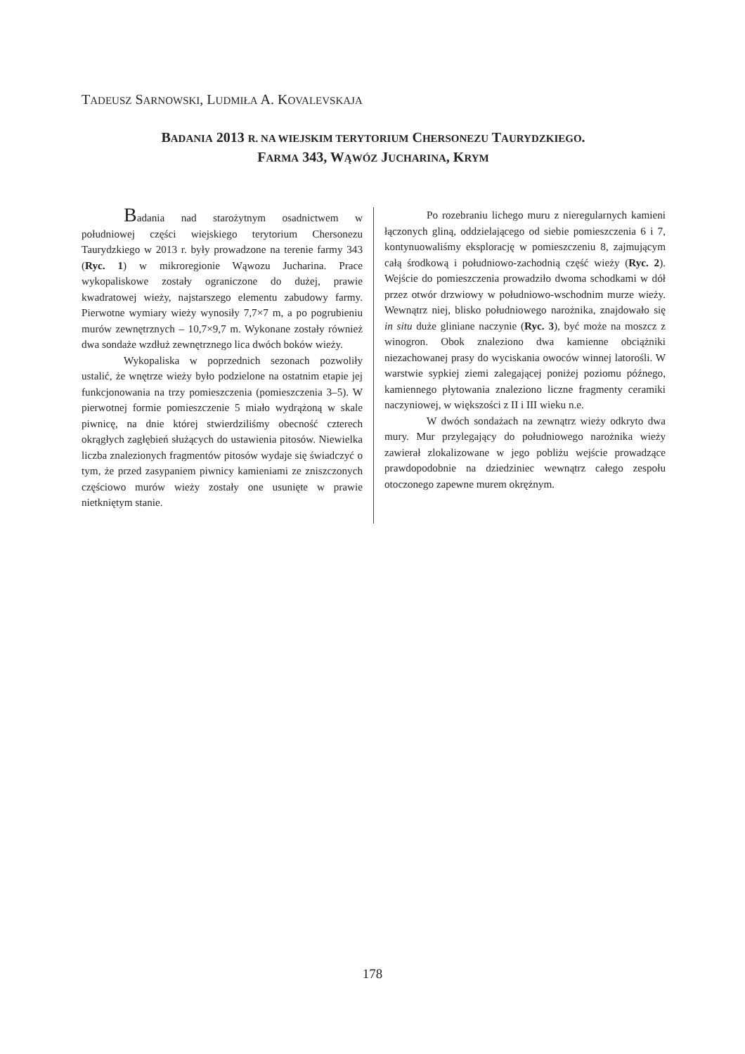TADEUSZ SARNOWSKI, LUDMIŁA A. KOVALEVSKAJA
BADANIA 2013 R. NA WIEJSKIM TERYTORIUM CHERSONEZU TAURYDZKIEGO.
FARMA 343, WĄWÓZ JUCHARINA, KRYM
Badania nad starożytnym osadnictwem w południowej części wiejskiego terytorium Chersonezu Taurydzkiego w 2013 r. były prowadzone na terenie farmy 343 (Ryc. 1) w mikroregionie Wąwozu Jucharina. Prace wykopaliskowe zostały ograniczone do dużej, prawie kwadratowej wieży, najstarszego elementu zabudowy farmy. Pierwotne wymiary wieży wynosiły 7,7×7 m, a po pogrubieniu murów zewnętrznych – 10,7×9,7 m. Wykonane zostały również dwa sondaże wzdłuż zewnętrznego lica dwóch boków wieży.
Wykopaliska w poprzednich sezonach pozwoliły ustalić, że wnętrze wieży było podzielone na ostatnim etapie jej funkcjonowania na trzy pomieszczenia (pomieszczenia 3–5). W pierwotnej formie pomieszczenie 5 miało wydrążoną w skale piwnicę, na dnie której stwierdziliśmy obecność czterech okrągłych zagłębień służących do ustawienia pitosów. Niewielka liczba znalezionych fragmentów pitosów wydaje się świadczyć o tym, że przed zasypaniem piwnicy kamieniami ze zniszczonych częściowo murów wieży zostały one usunięte w prawie nietkniętym stanie.
Po rozebraniu lichego muru z nieregularnych kamieni łączonych gliną, oddzielającego od siebie pomieszczenia 6 i 7, kontynuowaliśmy eksplorację w pomieszczeniu 8, zajmującym całą środkową i południowo-zachodnią część wieży (Ryc. 2). Wejście do pomieszczenia prowadziło dwoma schodkami w dół przez otwór drzwiowy w południowo-wschodnim murze wieży. Wewnątrz niej, blisko południowego narożnika, znajdowało się in situ duże gliniane naczynie (Ryc. 3), być może na moszcz z winogron. Obok znaleziono dwa kamienne obciążniki niezachowanej prasy do wyciskania owoców winnej latorośli. W warstwie sypkiej ziemi zalegającej poniżej poziomu późnego, kamiennego płytowania znaleziono liczne fragmenty ceramiki naczyniowej, w większości z II i III wieku n.e.
W dwóch sondażach na zewnątrz wieży odkryto dwa mury. Mur przylegający do południowego narożnika wieży zawierał zlokalizowane w jego pobliżu wejście prowadzące prawdopodobnie na dziedziniec wewnątrz całego zespołu otoczonego zapewne murem okrężnym.
178